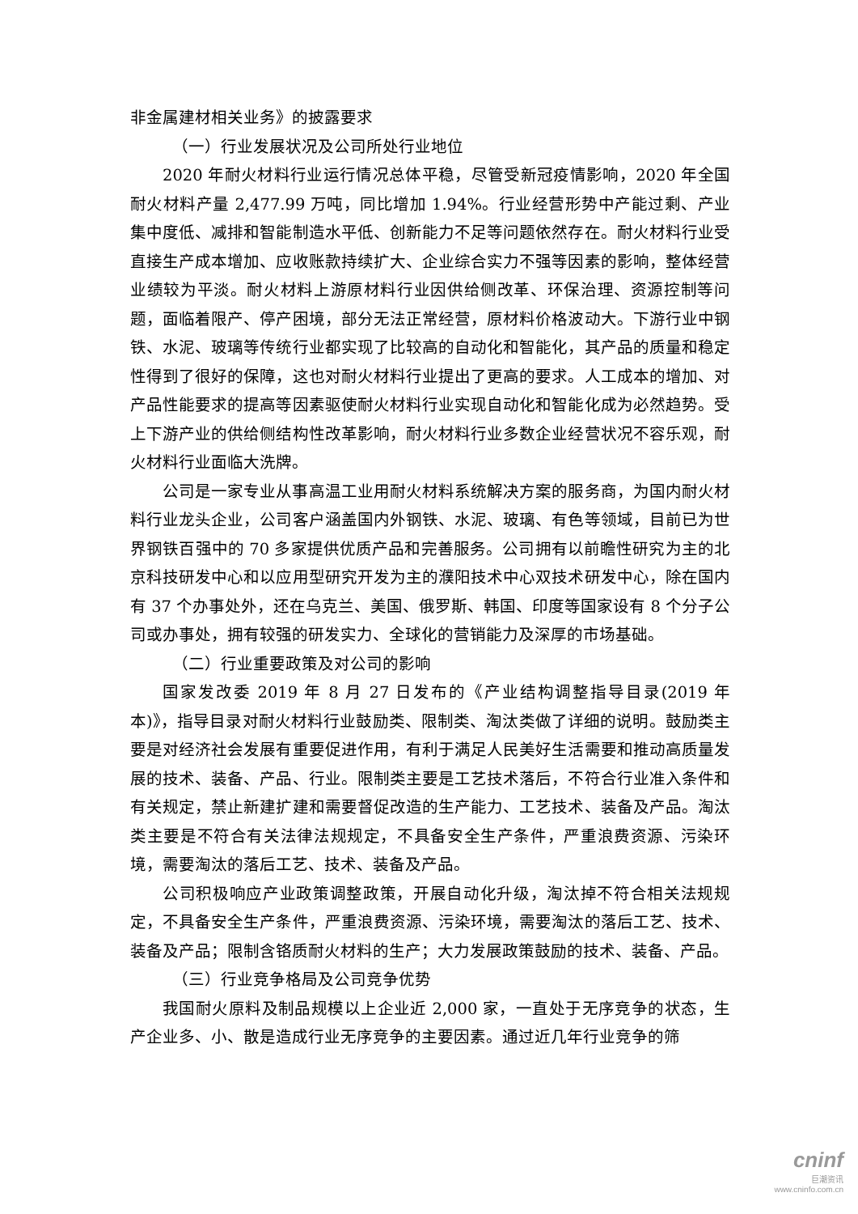非金属建材相关业务》的披露要求
（一）行业发展状况及公司所处行业地位
2020 年耐火材料行业运行情况总体平稳，尽管受新冠疫情影响，2020 年全国耐火材料产量 2,477.99 万吨，同比增加 1.94%。行业经营形势中产能过剩、产业集中度低、减排和智能制造水平低、创新能力不足等问题依然存在。耐火材料行业受直接生产成本增加、应收账款持续扩大、企业综合实力不强等因素的影响，整体经营业绩较为平淡。耐火材料上游原材料行业因供给侧改革、环保治理、资源控制等问题，面临着限产、停产困境，部分无法正常经营，原材料价格波动大。下游行业中钢铁、水泥、玻璃等传统行业都实现了比较高的自动化和智能化，其产品的质量和稳定性得到了很好的保障，这也对耐火材料行业提出了更高的要求。人工成本的增加、对产品性能要求的提高等因素驱使耐火材料行业实现自动化和智能化成为必然趋势。受上下游产业的供给侧结构性改革影响，耐火材料行业多数企业经营状况不容乐观，耐火材料行业面临大洗牌。
公司是一家专业从事高温工业用耐火材料系统解决方案的服务商，为国内耐火材料行业龙头企业，公司客户涵盖国内外钢铁、水泥、玻璃、有色等领域，目前已为世界钢铁百强中的 70 多家提供优质产品和完善服务。公司拥有以前瞻性研究为主的北京科技研发中心和以应用型研究开发为主的濮阳技术中心双技术研发中心，除在国内有 37 个办事处外，还在乌克兰、美国、俄罗斯、韩国、印度等国家设有 8 个分子公司或办事处，拥有较强的研发实力、全球化的营销能力及深厚的市场基础。
（二）行业重要政策及对公司的影响
国家发改委 2019 年 8 月 27 日发布的《产业结构调整指导目录(2019 年本)》，指导目录对耐火材料行业鼓励类、限制类、淘汰类做了详细的说明。鼓励类主要是对经济社会发展有重要促进作用，有利于满足人民美好生活需要和推动高质量发展的技术、装备、产品、行业。限制类主要是工艺技术落后，不符合行业准入条件和有关规定，禁止新建扩建和需要督促改造的生产能力、工艺技术、装备及产品。淘汰类主要是不符合有关法律法规规定，不具备安全生产条件，严重浪费资源、污染环境，需要淘汰的落后工艺、技术、装备及产品。
公司积极响应产业政策调整政策，开展自动化升级，淘汰掉不符合相关法规规定，不具备安全生产条件，严重浪费资源、污染环境，需要淘汰的落后工艺、技术、装备及产品；限制含铬质耐火材料的生产；大力发展政策鼓励的技术、装备、产品。
（三）行业竞争格局及公司竞争优势
我国耐火原料及制品规模以上企业近 2,000 家，一直处于无序竞争的状态，生产企业多、小、散是造成行业无序竞争的主要因素。通过近几年行业竞争的筛
cninf
巨潮资讯
www.cninfo.com.cn